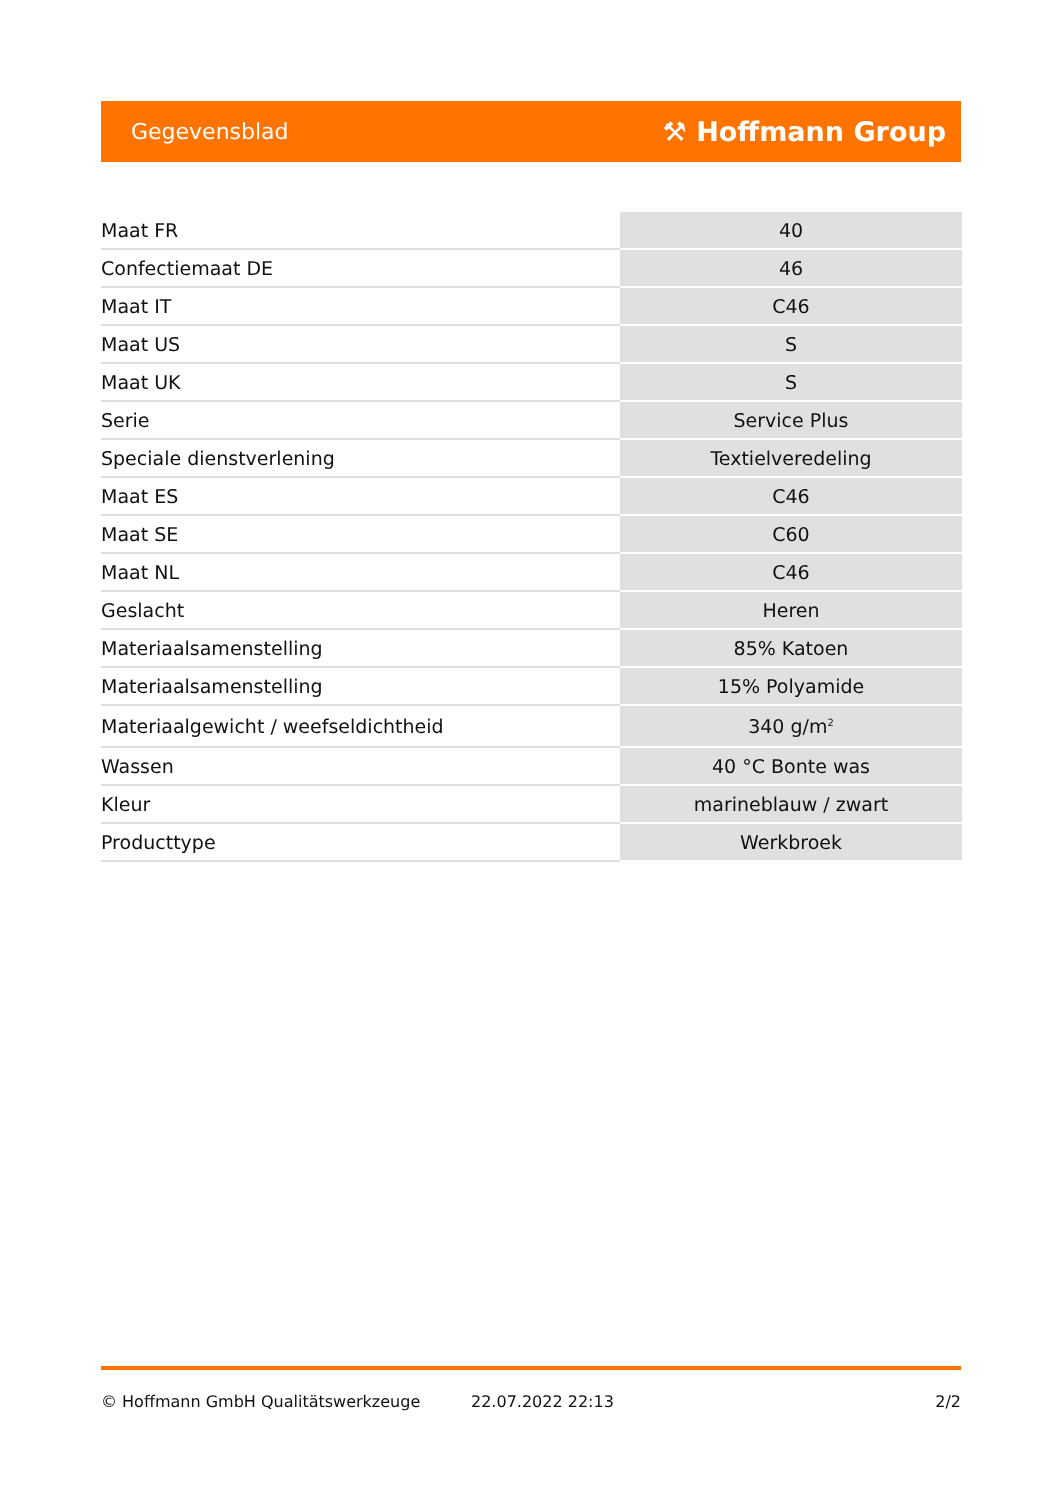Gegevensblad ⚒ Hoffmann Group
| Maat FR | 40 |
| Confectiemaat DE | 46 |
| Maat IT | C46 |
| Maat US | S |
| Maat UK | S |
| Serie | Service Plus |
| Speciale dienstverlening | Textielveredeling |
| Maat ES | C46 |
| Maat SE | C60 |
| Maat NL | C46 |
| Geslacht | Heren |
| Materiaalsamenstelling | 85% Katoen |
| Materiaalsamenstelling | 15% Polyamide |
| Materiaalgewicht / weefseldichtheid | 340 g/m<sup>2</sup> |
| Wassen | 40 °C Bonte was |
| Kleur | marineblauw / zwart |
| Producttype | Werkbroek |
© Hoffmann GmbH Qualitätswerkzeuge 22.07.2022 22:13 2/2